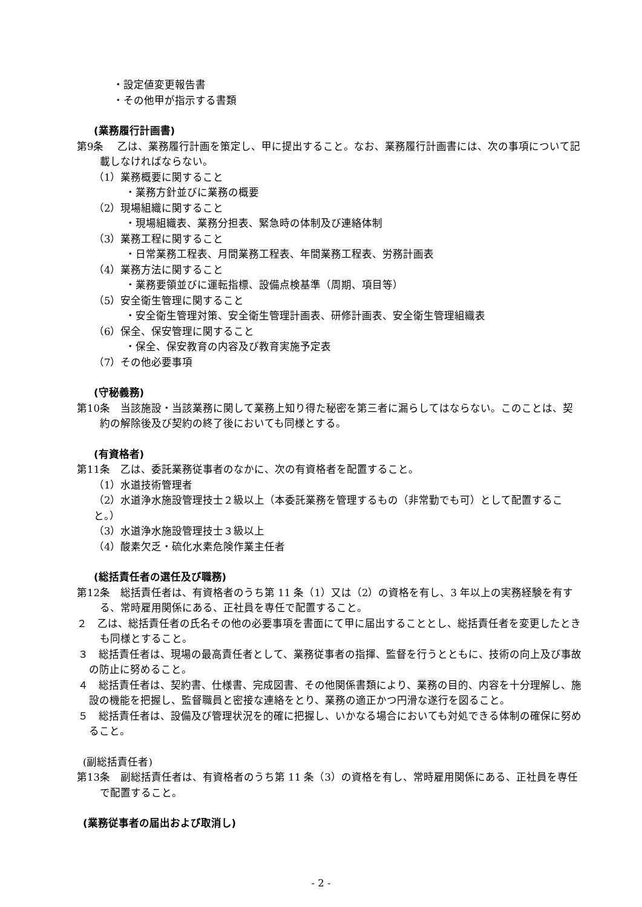・設定値変更報告書
・その他甲が指示する書類
(業務履行計画書)
第9条　 乙は、業務履行計画を策定し、甲に提出すること。なお、業務履行計画書には、次の事項について記載しなければならない。
（1）業務概要に関すること
・業務方針並びに業務の概要
（2）現場組織に関すること
・現場組織表、業務分担表、緊急時の体制及び連絡体制
（3）業務工程に関すること
・日常業務工程表、月間業務工程表、年間業務工程表、労務計画表
（4）業務方法に関すること
・業務要領並びに運転指標、設備点検基準（周期、項目等）
（5）安全衛生管理に関すること
・安全衛生管理対策、安全衛生管理計画表、研修計画表、安全衛生管理組織表
（6）保全、保安管理に関すること
・保全、保安教育の内容及び教育実施予定表
（7）その他必要事項
(守秘義務)
第10条　当該施設・当該業務に関して業務上知り得た秘密を第三者に漏らしてはならない。このことは、契約の解除後及び契約の終了後においても同様とする。
(有資格者)
第11条　乙は、委託業務従事者のなかに、次の有資格者を配置すること。
（1）水道技術管理者
（2）水道浄水施設管理技士２級以上（本委託業務を管理するもの（非常勤でも可）として配置すること。）
（3）水道浄水施設管理技士３級以上
（4）酸素欠乏・硫化水素危険作業主任者
(総括責任者の選任及び職務)
第12条　総括責任者は、有資格者のうち第 11 条（1）又は（2）の資格を有し、3 年以上の実務経験を有する、常時雇用関係にある、正社員を専任で配置すること。
２　乙は、総括責任者の氏名その他の必要事項を書面にて甲に届出することとし、総括責任者を変更したときも同様とすること。
３　総括責任者は、現場の最高責任者として、業務従事者の指揮、監督を行うとともに、技術の向上及び事故の防止に努めること。
４　総括責任者は、契約書、仕様書、完成図書、その他関係書類により、業務の目的、内容を十分理解し、施設の機能を把握し、監督職員と密接な連絡をとり、業務の適正かつ円滑な遂行を図ること。
５　総括責任者は、設備及び管理状況を的確に把握し、いかなる場合においても対処できる体制の確保に努めること。
(副総括責任者)
第13条　副総括責任者は、有資格者のうち第 11 条（3）の資格を有し、常時雇用関係にある、正社員を専任で配置すること。
(業務従事者の届出および取消し)
- 2 -